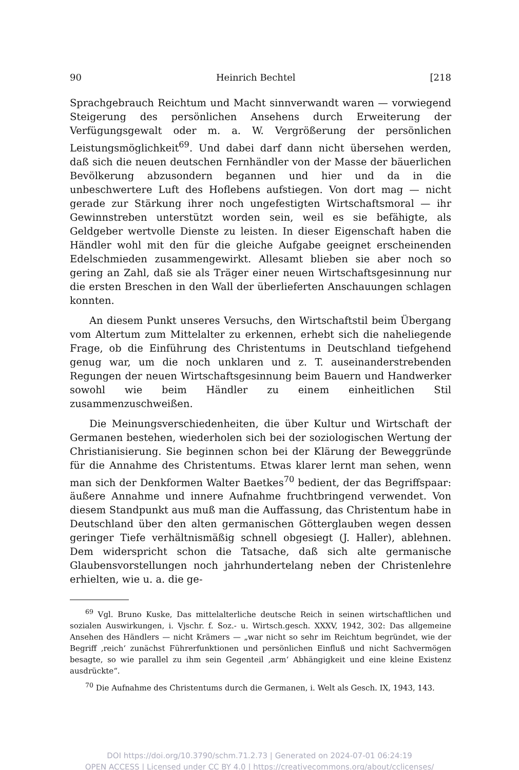90 Heinrich Bechtel [218
Sprachgebrauch Reichtum und Macht sinnverwandt waren — vorwiegend Steigerung des persönlichen Ansehens durch Erweiterung der Verfügungsgewalt oder m. a. W. Vergrößerung der persönlichen Leistungsmöglichkeit<sup>69</sup>. Und dabei darf dann nicht übersehen werden, daß sich die neuen deutschen Fernhändler von der Masse der bäuerlichen Bevölkerung abzusondern begannen und hier und da in die unbeschwertere Luft des Hoflebens aufstiegen. Von dort mag — nicht gerade zur Stärkung ihrer noch ungefestigten Wirtschaftsmoral — ihr Gewinnstreben unterstützt worden sein, weil es sie befähigte, als Geldgeber wertvolle Dienste zu leisten. In dieser Eigenschaft haben die Händler wohl mit den für die gleiche Aufgabe geeignet erscheinenden Edelschmieden zusammengewirkt. Allesamt blieben sie aber noch so gering an Zahl, daß sie als Träger einer neuen Wirtschaftsgesinnung nur die ersten Breschen in den Wall der überlieferten Anschauungen schlagen konnten.
An diesem Punkt unseres Versuchs, den Wirtschaftstil beim Übergang vom Altertum zum Mittelalter zu erkennen, erhebt sich die naheliegende Frage, ob die Einführung des Christentums in Deutschland tiefgehend genug war, um die noch unklaren und z. T. auseinanderstrebenden Regungen der neuen Wirtschaftsgesinnung beim Bauern und Handwerker sowohl wie beim Händler zu einem einheitlichen Stil zusammenzuschweißen.
Die Meinungsverschiedenheiten, die über Kultur und Wirtschaft der Germanen bestehen, wiederholen sich bei der soziologischen Wertung der Christianisierung. Sie beginnen schon bei der Klärung der Beweggründe für die Annahme des Christentums. Etwas klarer lernt man sehen, wenn man sich der Denkformen Walter Baetkes<sup>70</sup> bedient, der das Begriffspaar: äußere Annahme und innere Aufnahme fruchtbringend verwendet. Von diesem Standpunkt aus muß man die Auffassung, das Christentum habe in Deutschland über den alten germanischen Götterglauben wegen dessen geringer Tiefe verhältnismäßig schnell obgesiegt (J. Haller), ablehnen. Dem widerspricht schon die Tatsache, daß sich alte germanische Glaubensvorstellungen noch jahrhundertelang neben der Christenlehre erhielten, wie u. a. die ge-
<sup>69</sup> Vgl. Bruno Kuske, Das mittelalterliche deutsche Reich in seinen wirtschaftlichen und sozialen Auswirkungen, i. Vjschr. f. Soz.- u. Wirtsch.gesch. XXXV, 1942, 302: Das allgemeine Ansehen des Händlers — nicht Krämers — „war nicht so sehr im Reichtum begründet, wie der Begriff ‚reich‘ zunächst Führerfunktionen und persönlichen Einfluß und nicht Sachvermögen besagte, so wie parallel zu ihm sein Gegenteil ‚arm‘ Abhängigkeit und eine kleine Existenz ausdrückte“.
<sup>70</sup> Die Aufnahme des Christentums durch die Germanen, i. Welt als Gesch. IX, 1943, 143.
DOI https://doi.org/10.3790/schm.71.2.73 | Generated on 2024-07-01 06:24:19
OPEN ACCESS | Licensed under CC BY 4.0 | https://creativecommons.org/about/cclicenses/